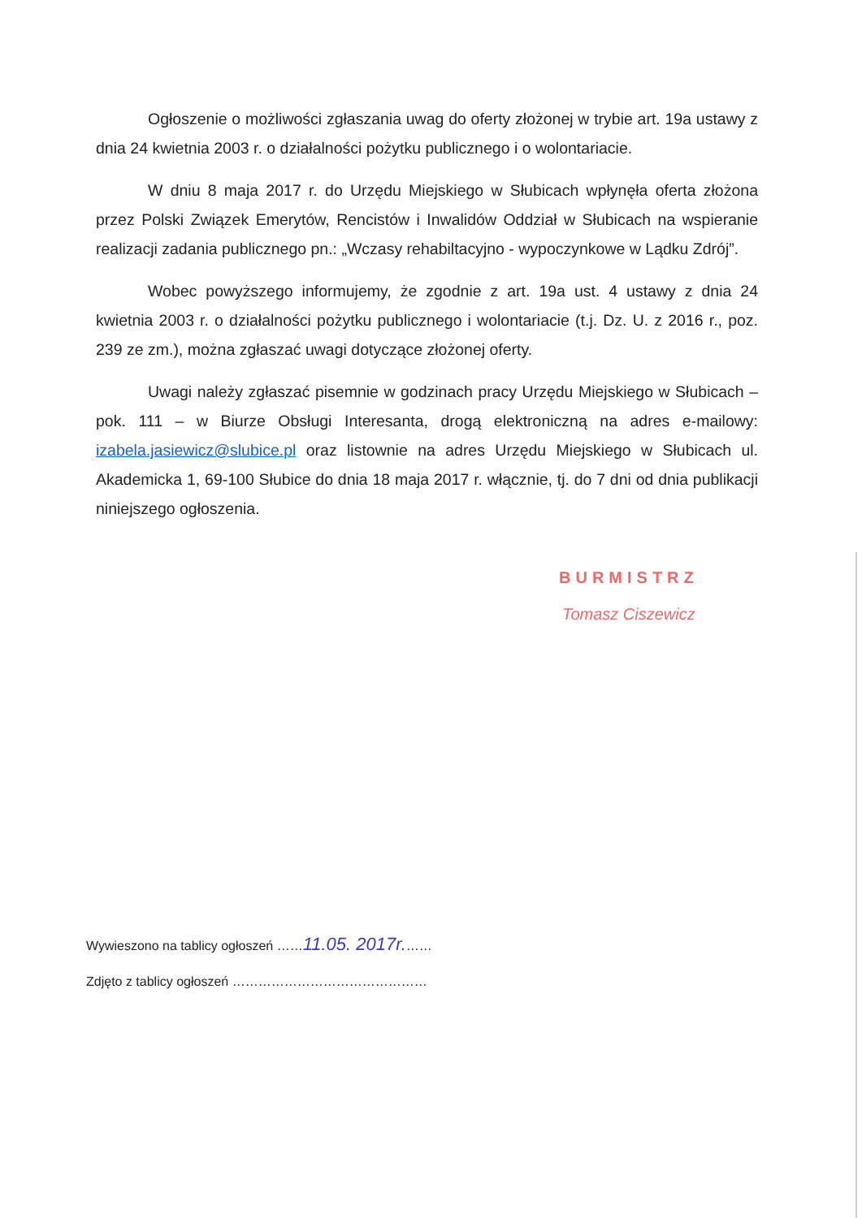Ogłoszenie o możliwości zgłaszania uwag do oferty złożonej w trybie art. 19a ustawy z dnia 24 kwietnia 2003 r. o działalności pożytku publicznego i o wolontariacie.
W dniu 8 maja 2017 r. do Urzędu Miejskiego w Słubicach wpłynęła oferta złożona przez Polski Związek Emerytów, Rencistów i Inwalidów Oddział w Słubicach na wspieranie realizacji zadania publicznego pn.: „Wczasy rehabiltacyjno - wypoczynkowe w Lądku Zdrój”.
Wobec powyższego informujemy, że zgodnie z art. 19a ust. 4 ustawy z dnia 24 kwietnia 2003 r. o działalności pożytku publicznego i wolontariacie (t.j. Dz. U. z 2016 r., poz. 239 ze zm.), można zgłaszać uwagi dotyczące złożonej oferty.
Uwagi należy zgłaszać pisemnie w godzinach pracy Urzędu Miejskiego w Słubicach – pok. 111 – w Biurze Obsługi Interesanta, drogą elektroniczną na adres e-mailowy: izabela.jasiewicz@slubice.pl oraz listownie na adres Urzędu Miejskiego w Słubicach ul. Akademicka 1, 69-100 Słubice do dnia 18 maja 2017 r. włącznie, tj. do 7 dni od dnia publikacji niniejszego ogłoszenia.
BURMISTRZ
Tomasz Ciszewicz
Wywieszono na tablicy ogłoszeń ……11.05. 2017r.……
Zdjęto z tablicy ogłoszeń ………………………………………